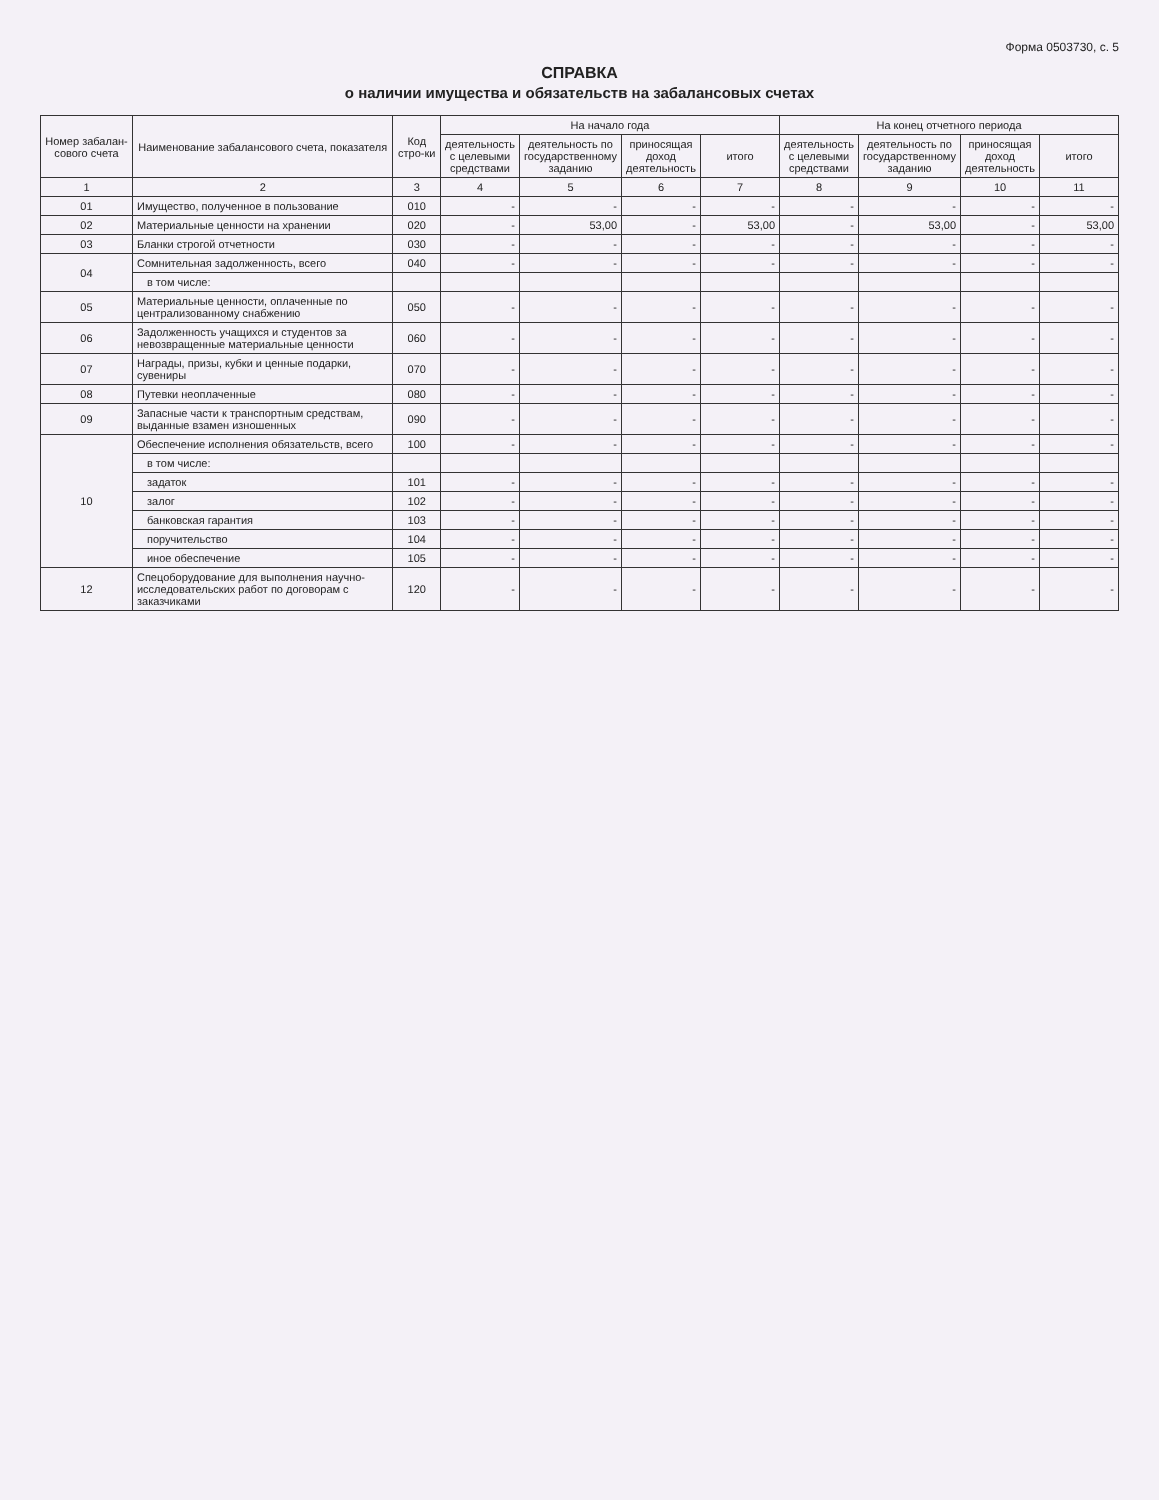Форма 0503730, с. 5
СПРАВКА
о наличии имущества и обязательств на забалансовых счетах
| Номер забалан-сового счета | Наименование забалансового счета, показателя | Код стро-ки | На начало года | | | | На конец отчетного периода | | | |
| --- | --- | --- | --- | --- | --- | --- | --- | --- | --- | --- |
| | | | деятельность с целевыми средствами | деятельность по государственному заданию | приносящая доход деятельность | итого | деятельность с целевыми средствами | деятельность по государственному заданию | приносящая доход деятельность | итого |
| 1 | 2 | 3 | 4 | 5 | 6 | 7 | 8 | 9 | 10 | 11 |
| 01 | Имущество, полученное в пользование | 010 | - | - | - | - | - | - | - | - |
| 02 | Материальные ценности на хранении | 020 | - | 53,00 | - | 53,00 | - | 53,00 | - | 53,00 |
| 03 | Бланки строгой отчетности | 030 | - | - | - | - | - | - | - | - |
| 04 | Сомнительная задолженность, всего | 040 | - | - | - | - | - | - | - | - |
| | в том числе: | | | | | | | | | |
| 05 | Материальные ценности, оплаченные по централизованному снабжению | 050 | - | - | - | - | - | - | - | - |
| 06 | Задолженность учащихся и студентов за невозвращенные материальные ценности | 060 | - | - | - | - | - | - | - | - |
| 07 | Награды, призы, кубки и ценные подарки, сувениры | 070 | - | - | - | - | - | - | - | - |
| 08 | Путевки неоплаченные | 080 | - | - | - | - | - | - | - | - |
| 09 | Запасные части к транспортным средствам, выданные взамен изношенных | 090 | - | - | - | - | - | - | - | - |
| 10 | Обеспечение исполнения обязательств, всего | 100 | - | - | - | - | - | - | - | - |
| | в том числе: | | | | | | | | | |
| | задаток | 101 | - | - | - | - | - | - | - | - |
| | залог | 102 | - | - | - | - | - | - | - | - |
| | банковская гарантия | 103 | - | - | - | - | - | - | - | - |
| | поручительство | 104 | - | - | - | - | - | - | - | - |
| | иное обеспечение | 105 | - | - | - | - | - | - | - | - |
| 12 | Спецоборудование для выполнения научно-исследовательских работ по договорам с заказчиками | 120 | - | - | - | - | - | - | - | - |